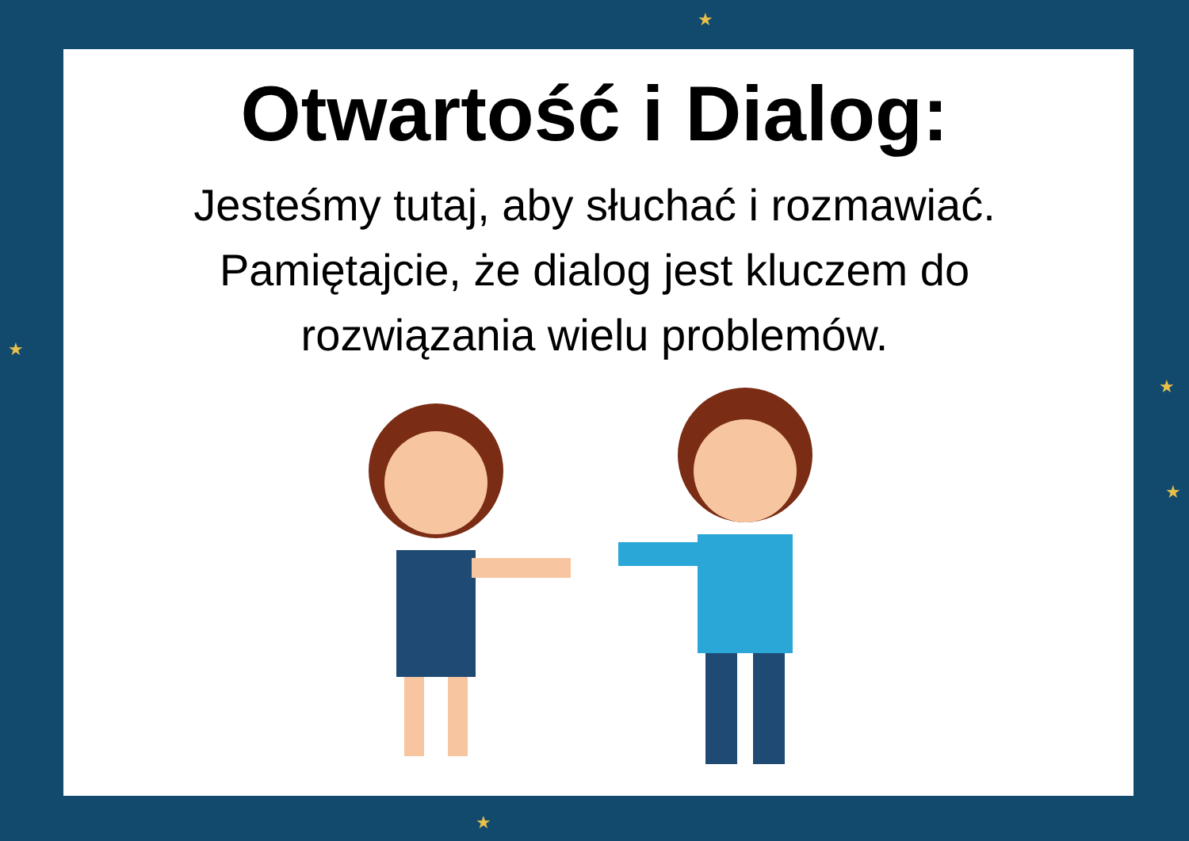★
★
★
★
★
Otwartość i Dialog:
Jesteśmy tutaj, aby słuchać i rozmawiać. Pamiętajcie, że dialog jest kluczem do rozwiązania wielu problemów.